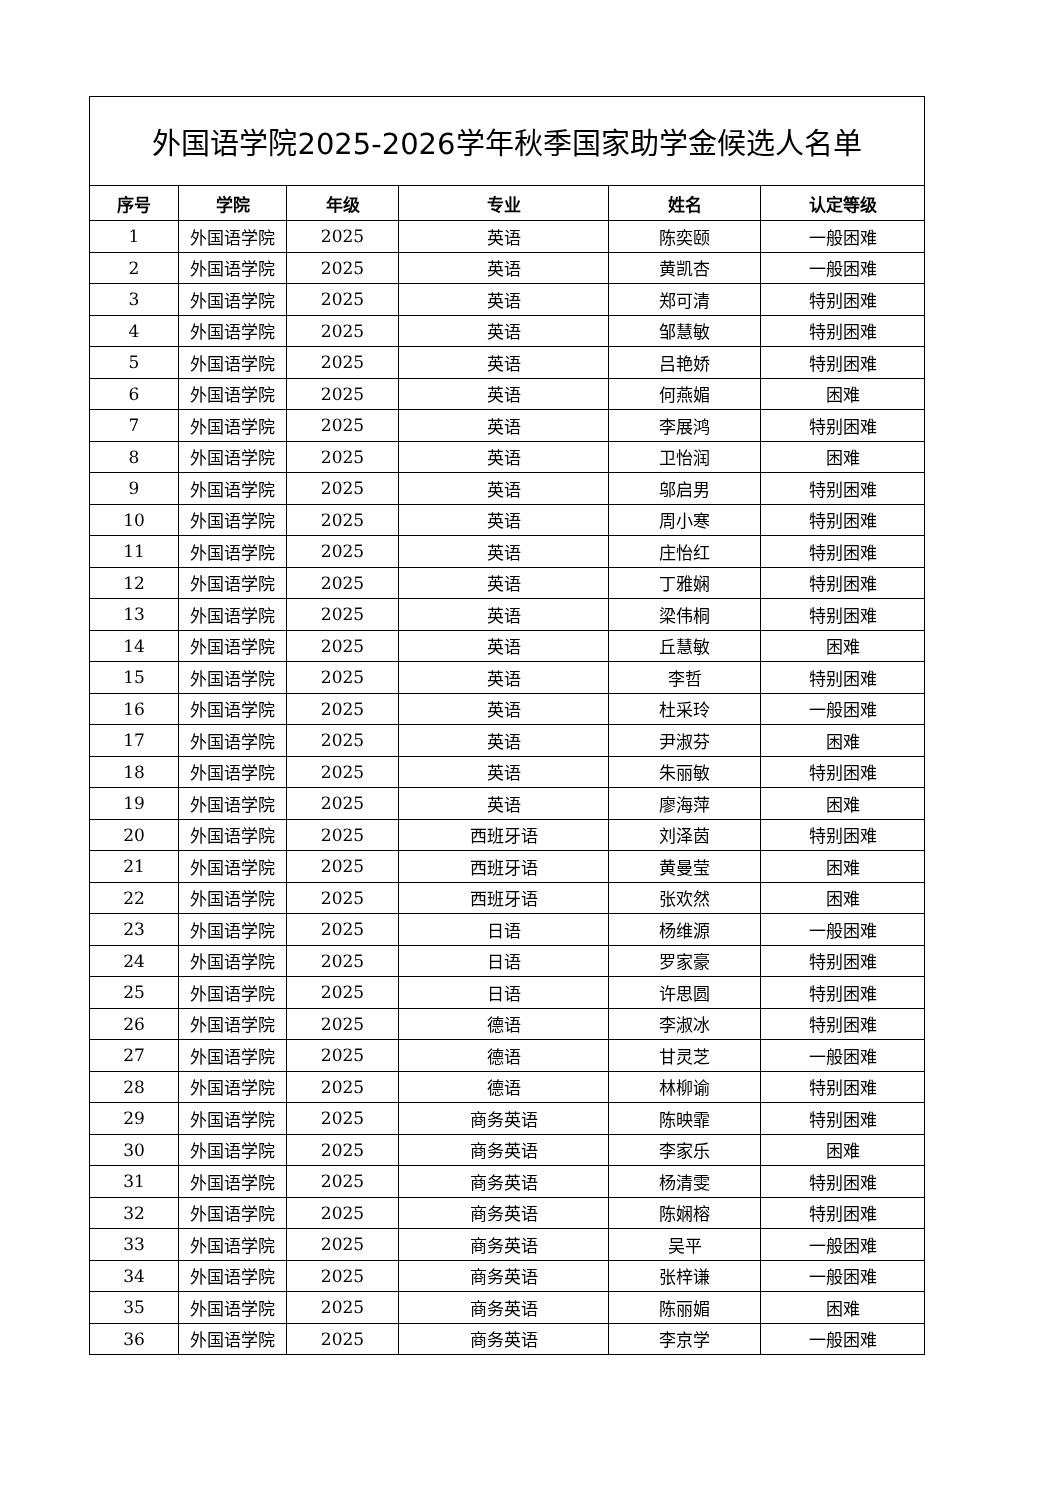| 外国语学院2025-2026学年秋季国家助学金候选人名单 | | | | | |
| 序号 | 学院 | 年级 | 专业 | 姓名 | 认定等级 |
| 1 | 外国语学院 | 2025 | 英语 | 陈奕颐 | 一般困难 |
| 2 | 外国语学院 | 2025 | 英语 | 黄凯杏 | 一般困难 |
| 3 | 外国语学院 | 2025 | 英语 | 郑可清 | 特别困难 |
| 4 | 外国语学院 | 2025 | 英语 | 邹慧敏 | 特别困难 |
| 5 | 外国语学院 | 2025 | 英语 | 吕艳娇 | 特别困难 |
| 6 | 外国语学院 | 2025 | 英语 | 何燕媚 | 困难 |
| 7 | 外国语学院 | 2025 | 英语 | 李展鸿 | 特别困难 |
| 8 | 外国语学院 | 2025 | 英语 | 卫怡润 | 困难 |
| 9 | 外国语学院 | 2025 | 英语 | 邬启男 | 特别困难 |
| 10 | 外国语学院 | 2025 | 英语 | 周小寒 | 特别困难 |
| 11 | 外国语学院 | 2025 | 英语 | 庄怡红 | 特别困难 |
| 12 | 外国语学院 | 2025 | 英语 | 丁雅娴 | 特别困难 |
| 13 | 外国语学院 | 2025 | 英语 | 梁伟桐 | 特别困难 |
| 14 | 外国语学院 | 2025 | 英语 | 丘慧敏 | 困难 |
| 15 | 外国语学院 | 2025 | 英语 | 李哲 | 特别困难 |
| 16 | 外国语学院 | 2025 | 英语 | 杜采玲 | 一般困难 |
| 17 | 外国语学院 | 2025 | 英语 | 尹淑芬 | 困难 |
| 18 | 外国语学院 | 2025 | 英语 | 朱丽敏 | 特别困难 |
| 19 | 外国语学院 | 2025 | 英语 | 廖海萍 | 困难 |
| 20 | 外国语学院 | 2025 | 西班牙语 | 刘泽茵 | 特别困难 |
| 21 | 外国语学院 | 2025 | 西班牙语 | 黄曼莹 | 困难 |
| 22 | 外国语学院 | 2025 | 西班牙语 | 张欢然 | 困难 |
| 23 | 外国语学院 | 2025 | 日语 | 杨维源 | 一般困难 |
| 24 | 外国语学院 | 2025 | 日语 | 罗家豪 | 特别困难 |
| 25 | 外国语学院 | 2025 | 日语 | 许思圆 | 特别困难 |
| 26 | 外国语学院 | 2025 | 德语 | 李淑冰 | 特别困难 |
| 27 | 外国语学院 | 2025 | 德语 | 甘灵芝 | 一般困难 |
| 28 | 外国语学院 | 2025 | 德语 | 林柳谕 | 特别困难 |
| 29 | 外国语学院 | 2025 | 商务英语 | 陈映霏 | 特别困难 |
| 30 | 外国语学院 | 2025 | 商务英语 | 李家乐 | 困难 |
| 31 | 外国语学院 | 2025 | 商务英语 | 杨清雯 | 特别困难 |
| 32 | 外国语学院 | 2025 | 商务英语 | 陈娴榕 | 特别困难 |
| 33 | 外国语学院 | 2025 | 商务英语 | 吴平 | 一般困难 |
| 34 | 外国语学院 | 2025 | 商务英语 | 张梓谦 | 一般困难 |
| 35 | 外国语学院 | 2025 | 商务英语 | 陈丽媚 | 困难 |
| 36 | 外国语学院 | 2025 | 商务英语 | 李京学 | 一般困难 |